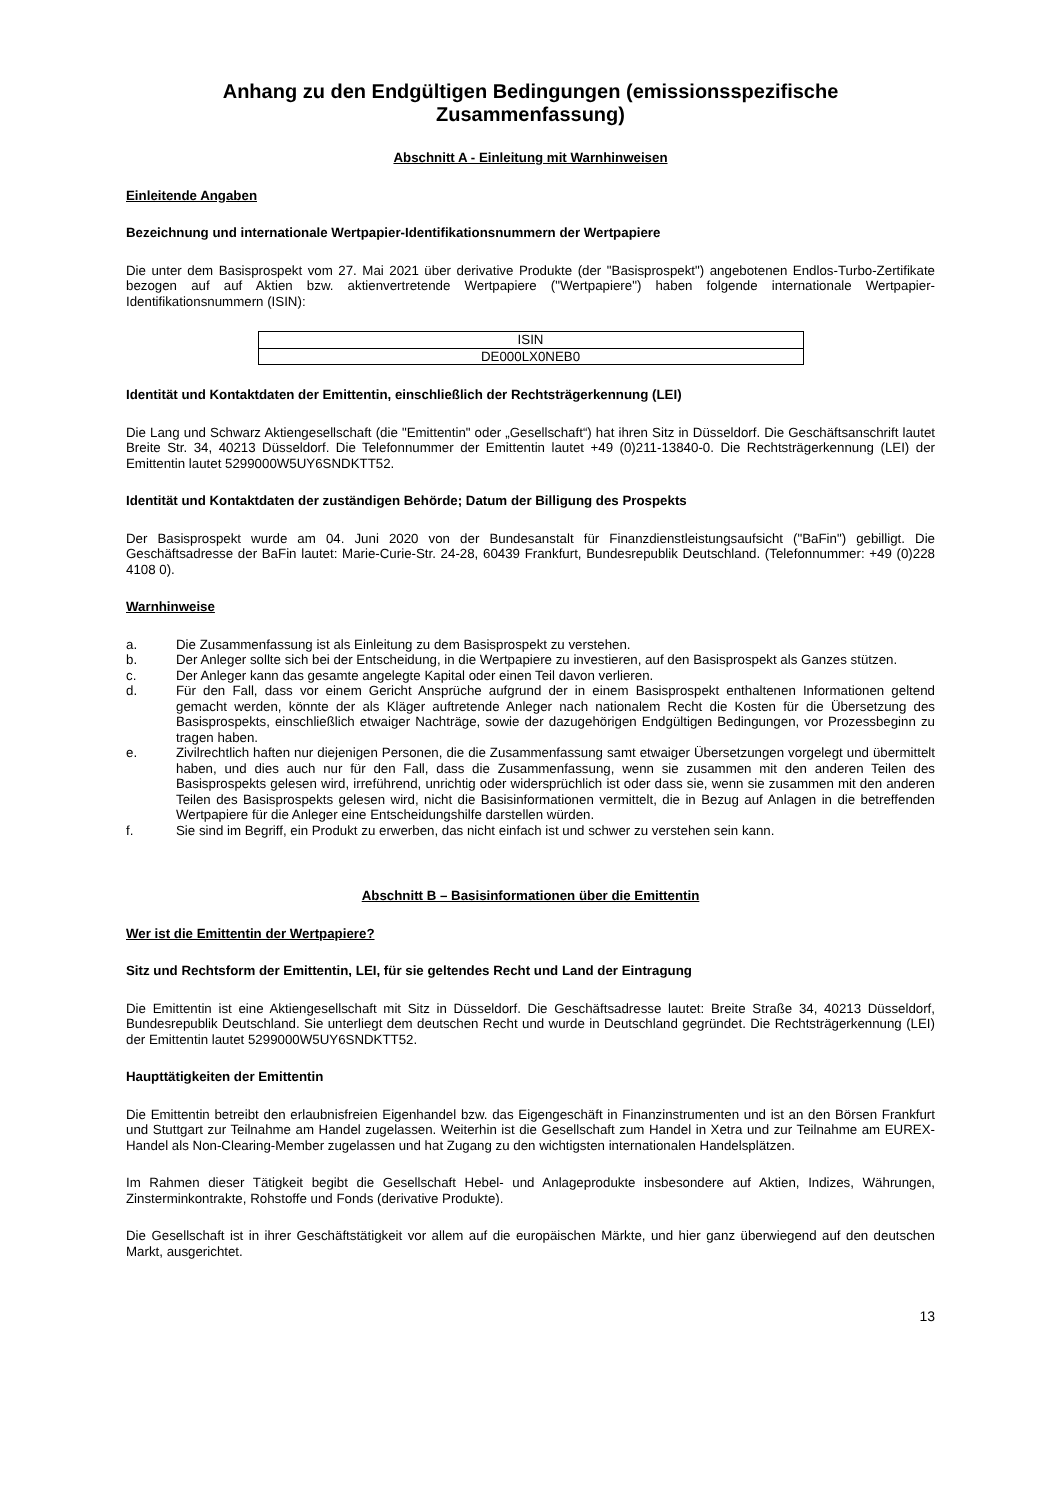Anhang zu den Endgültigen Bedingungen (emissionsspezifische Zusammenfassung)
Abschnitt A - Einleitung mit Warnhinweisen
Einleitende Angaben
Bezeichnung und internationale Wertpapier-Identifikationsnummern der Wertpapiere
Die unter dem Basisprospekt vom 27. Mai 2021 über derivative Produkte (der "Basisprospekt") angebotenen Endlos-Turbo-Zertifikate bezogen auf auf Aktien bzw. aktienvertretende Wertpapiere ("Wertpapiere") haben folgende internationale Wertpapier-Identifikationsnummern (ISIN):
| ISIN |
| DE000LX0NEB0 |
Identität und Kontaktdaten der Emittentin, einschließlich der Rechtsträgerkennung (LEI)
Die Lang und Schwarz Aktiengesellschaft (die "Emittentin" oder „Gesellschaft“) hat ihren Sitz in Düsseldorf. Die Geschäftsanschrift lautet Breite Str. 34, 40213 Düsseldorf. Die Telefonnummer der Emittentin lautet +49 (0)211-13840-0. Die Rechtsträgerkennung (LEI) der Emittentin lautet 5299000W5UY6SNDKTT52.
Identität und Kontaktdaten der zuständigen Behörde; Datum der Billigung des Prospekts
Der Basisprospekt wurde am 04. Juni 2020 von der Bundesanstalt für Finanzdienstleistungsaufsicht ("BaFin") gebilligt. Die Geschäftsadresse der BaFin lautet: Marie-Curie-Str. 24-28, 60439 Frankfurt, Bundesrepublik Deutschland. (Telefonnummer: +49 (0)228 4108 0).
Warnhinweise
a. Die Zusammenfassung ist als Einleitung zu dem Basisprospekt zu verstehen.
b. Der Anleger sollte sich bei der Entscheidung, in die Wertpapiere zu investieren, auf den Basisprospekt als Ganzes stützen.
c. Der Anleger kann das gesamte angelegte Kapital oder einen Teil davon verlieren.
d. Für den Fall, dass vor einem Gericht Ansprüche aufgrund der in einem Basisprospekt enthaltenen Informationen geltend gemacht werden, könnte der als Kläger auftretende Anleger nach nationalem Recht die Kosten für die Übersetzung des Basisprospekts, einschließlich etwaiger Nachträge, sowie der dazugehörigen Endgültigen Bedingungen, vor Prozessbeginn zu tragen haben.
e. Zivilrechtlich haften nur diejenigen Personen, die die Zusammenfassung samt etwaiger Übersetzungen vorgelegt und übermittelt haben, und dies auch nur für den Fall, dass die Zusammenfassung, wenn sie zusammen mit den anderen Teilen des Basisprospekts gelesen wird, irreführend, unrichtig oder widersprüchlich ist oder dass sie, wenn sie zusammen mit den anderen Teilen des Basisprospekts gelesen wird, nicht die Basisinformationen vermittelt, die in Bezug auf Anlagen in die betreffenden Wertpapiere für die Anleger eine Entscheidungshilfe darstellen würden.
f. Sie sind im Begriff, ein Produkt zu erwerben, das nicht einfach ist und schwer zu verstehen sein kann.
Abschnitt B – Basisinformationen über die Emittentin
Wer ist die Emittentin der Wertpapiere?
Sitz und Rechtsform der Emittentin, LEI, für sie geltendes Recht und Land der Eintragung
Die Emittentin ist eine Aktiengesellschaft mit Sitz in Düsseldorf. Die Geschäftsadresse lautet: Breite Straße 34, 40213 Düsseldorf, Bundesrepublik Deutschland. Sie unterliegt dem deutschen Recht und wurde in Deutschland gegründet. Die Rechtsträgerkennung (LEI) der Emittentin lautet 5299000W5UY6SNDKTT52.
Haupttätigkeiten der Emittentin
Die Emittentin betreibt den erlaubnisfreien Eigenhandel bzw. das Eigengeschäft in Finanzinstrumenten und ist an den Börsen Frankfurt und Stuttgart zur Teilnahme am Handel zugelassen. Weiterhin ist die Gesellschaft zum Handel in Xetra und zur Teilnahme am EUREX-Handel als Non-Clearing-Member zugelassen und hat Zugang zu den wichtigsten internationalen Handelsplätzen.
Im Rahmen dieser Tätigkeit begibt die Gesellschaft Hebel- und Anlageprodukte insbesondere auf Aktien, Indizes, Währungen, Zinsterminkontrakte, Rohstoffe und Fonds (derivative Produkte).
Die Gesellschaft ist in ihrer Geschäftstätigkeit vor allem auf die europäischen Märkte, und hier ganz überwiegend auf den deutschen Markt, ausgerichtet.
13